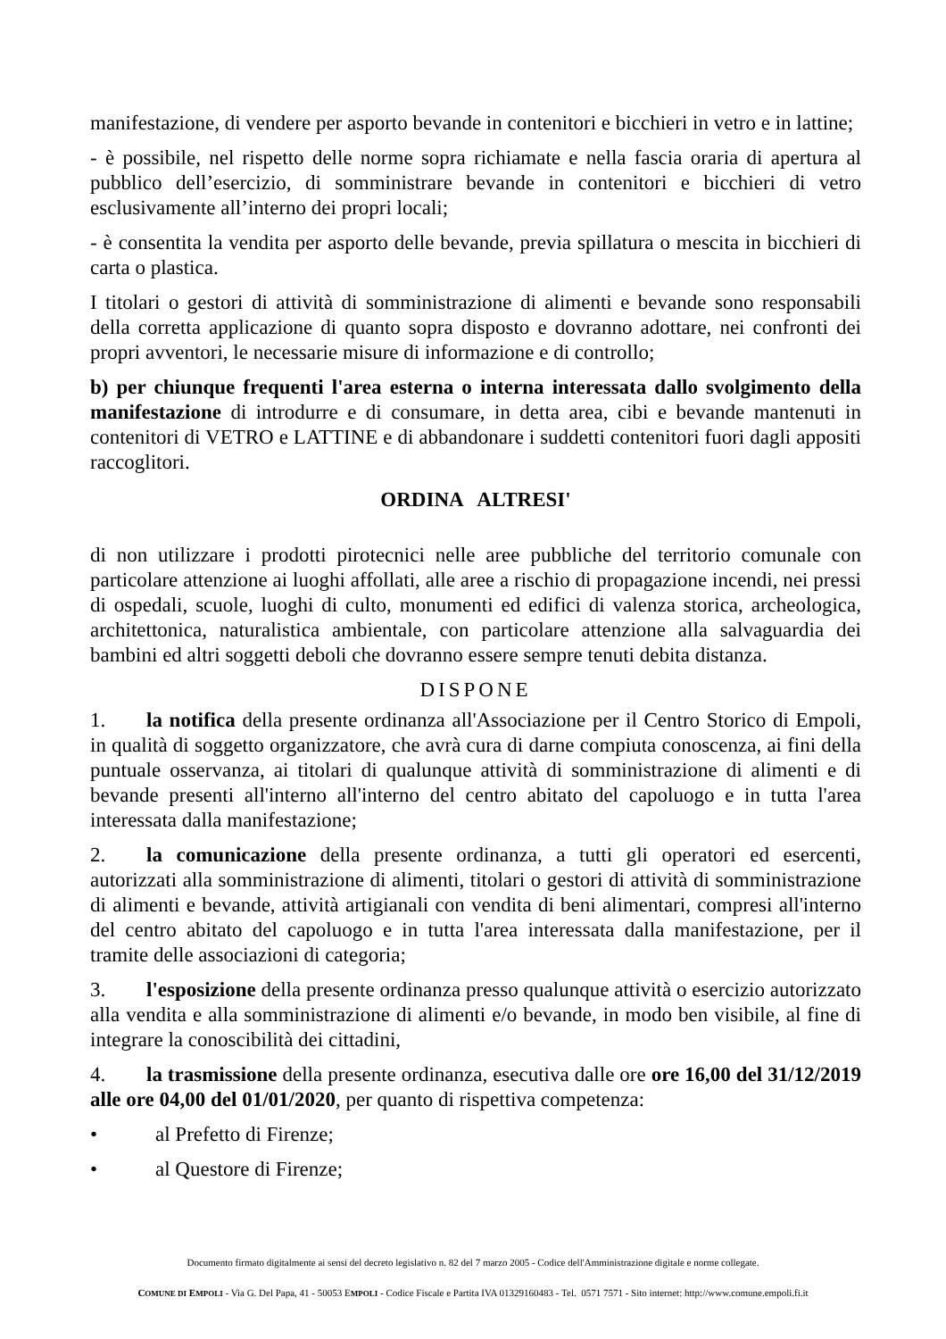manifestazione, di vendere per asporto bevande in contenitori e bicchieri in vetro e in lattine;
- è possibile, nel rispetto delle norme sopra richiamate e nella fascia oraria di apertura al pubblico dell’esercizio, di somministrare bevande in contenitori e bicchieri di vetro esclusivamente all’interno dei propri locali;
- è consentita la vendita per asporto delle bevande, previa spillatura o mescita in bicchieri di carta o plastica.
I titolari o gestori di attività di somministrazione di alimenti e bevande sono responsabili della corretta applicazione di quanto sopra disposto e dovranno adottare, nei confronti dei propri avventori, le necessarie misure di informazione e di controllo;
b) per chiunque frequenti l'area esterna o interna interessata dallo svolgimento della manifestazione di introdurre e di consumare, in detta area, cibi e bevande mantenuti in contenitori di VETRO e LATTINE e di abbandonare i suddetti contenitori fuori dagli appositi raccoglitori.
ORDINA ALTRESI'
di non utilizzare i prodotti pirotecnici nelle aree pubbliche del territorio comunale con particolare attenzione ai luoghi affollati, alle aree a rischio di propagazione incendi, nei pressi di ospedali, scuole, luoghi di culto, monumenti ed edifici di valenza storica, archeologica, architettonica, naturalistica ambientale, con particolare attenzione alla salvaguardia dei bambini ed altri soggetti deboli che dovranno essere sempre tenuti debita distanza.
DISPONE
1. la notifica della presente ordinanza all'Associazione per il Centro Storico di Empoli, in qualità di soggetto organizzatore, che avrà cura di darne compiuta conoscenza, ai fini della puntuale osservanza, ai titolari di qualunque attività di somministrazione di alimenti e di bevande presenti all'interno all'interno del centro abitato del capoluogo e in tutta l'area interessata dalla manifestazione;
2. la comunicazione della presente ordinanza, a tutti gli operatori ed esercenti, autorizzati alla somministrazione di alimenti, titolari o gestori di attività di somministrazione di alimenti e bevande, attività artigianali con vendita di beni alimentari, compresi all'interno del centro abitato del capoluogo e in tutta l'area interessata dalla manifestazione, per il tramite delle associazioni di categoria;
3. l'esposizione della presente ordinanza presso qualunque attività o esercizio autorizzato alla vendita e alla somministrazione di alimenti e/o bevande, in modo ben visibile, al fine di integrare la conoscibilità dei cittadini,
4. la trasmissione della presente ordinanza, esecutiva dalle ore ore 16,00 del 31/12/2019 alle ore 04,00 del 01/01/2020, per quanto di rispettiva competenza:
• al Prefetto di Firenze;
• al Questore di Firenze;
Documento firmato digitalmente ai sensi del decreto legislativo n. 82 del 7 marzo 2005 - Codice dell'Amministrazione digitale e norme collegate.
COMUNE DI EMPOLI - Via G. Del Papa, 41 - 50053 EMPOLI - Codice Fiscale e Partita IVA 01329160483 - Tel. 0571 7571 - Sito internet: http://www.comune.empoli.fi.it